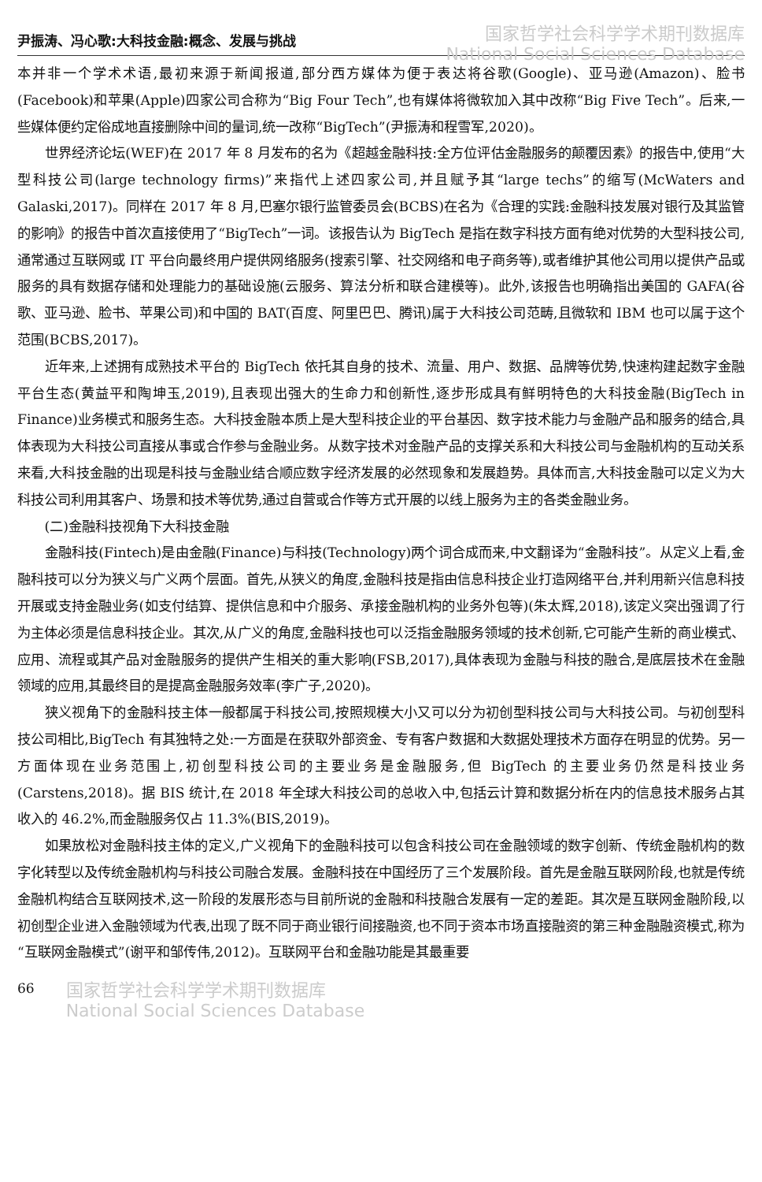尹振涛、冯心歌:大科技金融:概念、发展与挑战
国家哲学社会科学学术期刊数据库
National Social Sciences Database
本并非一个学术术语,最初来源于新闻报道,部分西方媒体为便于表达将谷歌(Google)、亚马逊(Amazon)、脸书(Facebook)和苹果(Apple)四家公司合称为“Big Four Tech”,也有媒体将微软加入其中改称“Big Five Tech”。后来,一些媒体便约定俗成地直接删除中间的量词,统一改称“BigTech”(尹振涛和程雪军,2020)。
世界经济论坛(WEF)在 2017 年 8 月发布的名为《超越金融科技:全方位评估金融服务的颠覆因素》的报告中,使用“大型科技公司(large technology firms)”来指代上述四家公司,并且赋予其“large techs”的缩写(McWaters and Galaski,2017)。同样在 2017 年 8 月,巴塞尔银行监管委员会(BCBS)在名为《合理的实践:金融科技发展对银行及其监管的影响》的报告中首次直接使用了“BigTech”一词。该报告认为 BigTech 是指在数字科技方面有绝对优势的大型科技公司,通常通过互联网或 IT 平台向最终用户提供网络服务(搜索引擎、社交网络和电子商务等),或者维护其他公司用以提供产品或服务的具有数据存储和处理能力的基础设施(云服务、算法分析和联合建模等)。此外,该报告也明确指出美国的 GAFA(谷歌、亚马逊、脸书、苹果公司)和中国的 BAT(百度、阿里巴巴、腾讯)属于大科技公司范畴,且微软和 IBM 也可以属于这个范围(BCBS,2017)。
近年来,上述拥有成熟技术平台的 BigTech 依托其自身的技术、流量、用户、数据、品牌等优势,快速构建起数字金融平台生态(黄益平和陶坤玉,2019),且表现出强大的生命力和创新性,逐步形成具有鲜明特色的大科技金融(BigTech in Finance)业务模式和服务生态。大科技金融本质上是大型科技企业的平台基因、数字技术能力与金融产品和服务的结合,具体表现为大科技公司直接从事或合作参与金融业务。从数字技术对金融产品的支撑关系和大科技公司与金融机构的互动关系来看,大科技金融的出现是科技与金融业结合顺应数字经济发展的必然现象和发展趋势。具体而言,大科技金融可以定义为大科技公司利用其客户、场景和技术等优势,通过自营或合作等方式开展的以线上服务为主的各类金融业务。
(二)金融科技视角下大科技金融
金融科技(Fintech)是由金融(Finance)与科技(Technology)两个词合成而来,中文翻译为“金融科技”。从定义上看,金融科技可以分为狭义与广义两个层面。首先,从狭义的角度,金融科技是指由信息科技企业打造网络平台,并利用新兴信息科技开展或支持金融业务(如支付结算、提供信息和中介服务、承接金融机构的业务外包等)(朱太辉,2018),该定义突出强调了行为主体必须是信息科技企业。其次,从广义的角度,金融科技也可以泛指金融服务领域的技术创新,它可能产生新的商业模式、应用、流程或其产品对金融服务的提供产生相关的重大影响(FSB,2017),具体表现为金融与科技的融合,是底层技术在金融领域的应用,其最终目的是提高金融服务效率(李广子,2020)。
狭义视角下的金融科技主体一般都属于科技公司,按照规模大小又可以分为初创型科技公司与大科技公司。与初创型科技公司相比,BigTech 有其独特之处:一方面是在获取外部资金、专有客户数据和大数据处理技术方面存在明显的优势。另一方面体现在业务范围上,初创型科技公司的主要业务是金融服务,但 BigTech 的主要业务仍然是科技业务(Carstens,2018)。据 BIS 统计,在 2018 年全球大科技公司的总收入中,包括云计算和数据分析在内的信息技术服务占其收入的 46.2%,而金融服务仅占 11.3%(BIS,2019)。
如果放松对金融科技主体的定义,广义视角下的金融科技可以包含科技公司在金融领域的数字创新、传统金融机构的数字化转型以及传统金融机构与科技公司融合发展。金融科技在中国经历了三个发展阶段。首先是金融互联网阶段,也就是传统金融机构结合互联网技术,这一阶段的发展形态与目前所说的金融和科技融合发展有一定的差距。其次是互联网金融阶段,以初创型企业进入金融领域为代表,出现了既不同于商业银行间接融资,也不同于资本市场直接融资的第三种金融融资模式,称为“互联网金融模式”(谢平和邹传伟,2012)。互联网平台和金融功能是其最重要
66
国家哲学社会科学学术期刊数据库
National Social Sciences Database